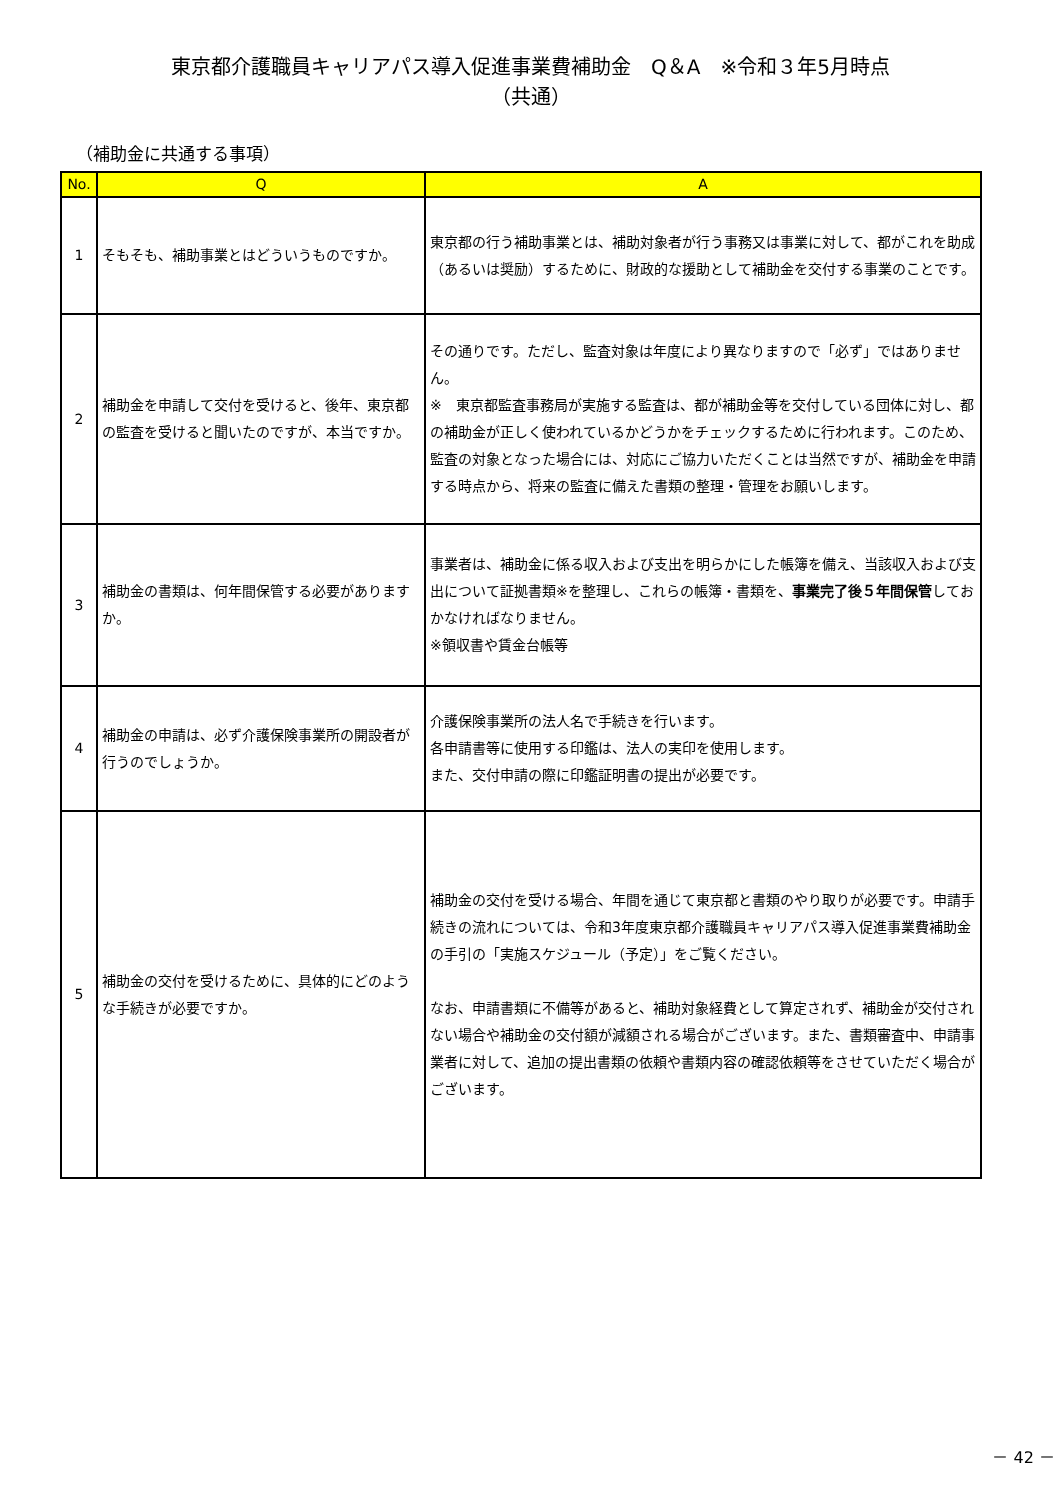東京都介護職員キャリアパス導入促進事業費補助金　Q＆A　※令和３年5月時点
（共通）
（補助金に共通する事項）
| No. | Q | A |
| --- | --- | --- |
| 1 | そもそも、補助事業とはどういうものですか。 | 東京都の行う補助事業とは、補助対象者が行う事務又は事業に対して、都がこれを助成（あるいは奨励）するために、財政的な援助として補助金を交付する事業のことです。 |
| 2 | 補助金を申請して交付を受けると、後年、東京都の監査を受けると聞いたのですが、本当ですか。 | その通りです。ただし、監査対象は年度により異なりますので「必ず」ではありません。 ※ 東京都監査事務局が実施する監査は、都が補助金等を交付している団体に対し、都の補助金が正しく使われているかどうかをチェックするために行われます。このため、監査の対象となった場合には、対応にご協力いただくことは当然ですが、補助金を申請する時点から、将来の監査に備えた書類の整理・管理をお願いします。 |
| 3 | 補助金の書類は、何年間保管する必要がありますか。 | 事業者は、補助金に係る収入および支出を明らかにした帳簿を備え、当該収入および支出について証拠書類※を整理し、これらの帳簿・書類を、 事業完了後５年間保管 しておかなければなりません。 ※領収書や賃金台帳等 |
| 4 | 補助金の申請は、必ず介護保険事業所の開設者が行うのでしょうか。 | 介護保険事業所の法人名で手続きを行います。 各申請書等に使用する印鑑は、法人の実印を使用します。 また、交付申請の際に印鑑証明書の提出が必要です。 |
| 5 | 補助金の交付を受けるために、具体的にどのような手続きが必要ですか。 | 補助金の交付を受ける場合、年間を通じて東京都と書類のやり取りが必要です。申請手続きの流れについては、令和3年度東京都介護職員キャリアパス導入促進事業費補助金の手引の「実施スケジュール（予定）」をご覧ください。 なお、申請書類に不備等があると、補助対象経費として算定されず、補助金が交付されない場合や補助金の交付額が減額される場合がございます。また、書類審査中、申請事業者に対して、追加の提出書類の依頼や書類内容の確認依頼等をさせていただく場合がございます。 |
－ 42 －